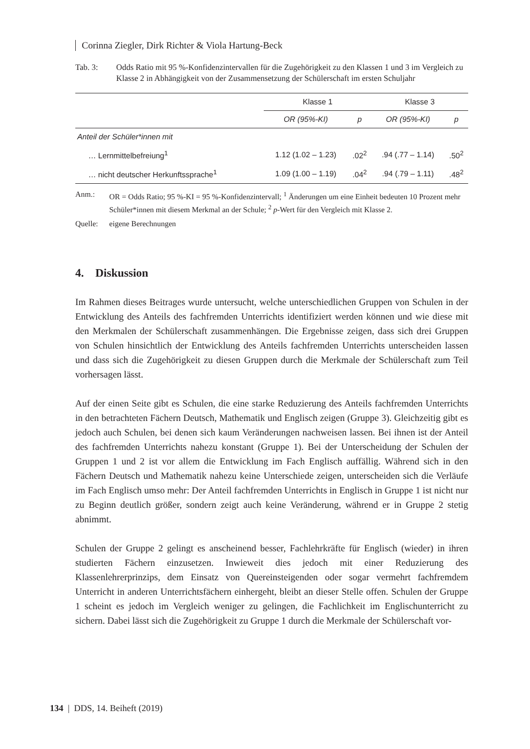Corinna Ziegler, Dirk Richter & Viola Hartung-Beck
Tab. 3: Odds Ratio mit 95 %-Konfidenzintervallen für die Zugehörigkeit zu den Klassen 1 und 3 im Vergleich zu Klasse 2 in Abhängigkeit von der Zusammensetzung der Schülerschaft im ersten Schuljahr
| | Klasse 1 | | Klasse 3 | |
| --- | --- | --- | --- | --- |
| | OR (95%-KI) | p | OR (95%-KI) | p |
| Anteil der Schüler*innen mit | | | | |
| … Lernmittelbefreiung<sup>1</sup> | 1.12 (1.02 – 1.23) | .02<sup>2</sup> | .94 (.77 – 1.14) | .50<sup>2</sup> |
| … nicht deutscher Herkunftssprache<sup>1</sup> | 1.09 (1.00 – 1.19) | .04<sup>2</sup> | .94 (.79 – 1.11) | .48<sup>2</sup> |
Anm.: OR = Odds Ratio; 95 %-KI = 95 %-Konfidenzintervall; <sup>1</sup> Änderungen um eine Einheit bedeuten 10 Prozent mehr Schüler*innen mit diesem Merkmal an der Schule; <sup>2</sup> p-Wert für den Vergleich mit Klasse 2.
Quelle: eigene Berechnungen
4. Diskussion
Im Rahmen dieses Beitrages wurde untersucht, welche unterschiedlichen Gruppen von Schulen in der Entwicklung des Anteils des fachfremden Unterrichts identifiziert werden können und wie diese mit den Merkmalen der Schülerschaft zusammenhängen. Die Ergebnisse zeigen, dass sich drei Gruppen von Schulen hinsichtlich der Entwicklung des Anteils fachfremden Unterrichts unterscheiden lassen und dass sich die Zugehörigkeit zu diesen Gruppen durch die Merkmale der Schülerschaft zum Teil vorhersagen lässt.
Auf der einen Seite gibt es Schulen, die eine starke Reduzierung des Anteils fachfremden Unterrichts in den betrachteten Fächern Deutsch, Mathematik und Englisch zeigen (Gruppe 3). Gleichzeitig gibt es jedoch auch Schulen, bei denen sich kaum Veränderungen nachweisen lassen. Bei ihnen ist der Anteil des fachfremden Unterrichts nahezu konstant (Gruppe 1). Bei der Unterscheidung der Schulen der Gruppen 1 und 2 ist vor allem die Entwicklung im Fach Englisch auffällig. Während sich in den Fächern Deutsch und Mathematik nahezu keine Unterschiede zeigen, unterscheiden sich die Verläufe im Fach Englisch umso mehr: Der Anteil fachfremden Unterrichts in Englisch in Gruppe 1 ist nicht nur zu Beginn deutlich größer, sondern zeigt auch keine Veränderung, während er in Gruppe 2 stetig abnimmt.
Schulen der Gruppe 2 gelingt es anscheinend besser, Fachlehrkräfte für Englisch (wieder) in ihren studierten Fächern einzusetzen. Inwieweit dies jedoch mit einer Reduzierung des Klassenlehrerprinzips, dem Einsatz von Quereinsteigenden oder sogar vermehrt fachfremdem Unterricht in anderen Unterrichtsfächern einhergeht, bleibt an dieser Stelle offen. Schulen der Gruppe 1 scheint es jedoch im Vergleich weniger zu gelingen, die Fachlichkeit im Englischunterricht zu sichern. Dabei lässt sich die Zugehörigkeit zu Gruppe 1 durch die Merkmale der Schülerschaft vor-
134 | DDS, 14. Beiheft (2019)